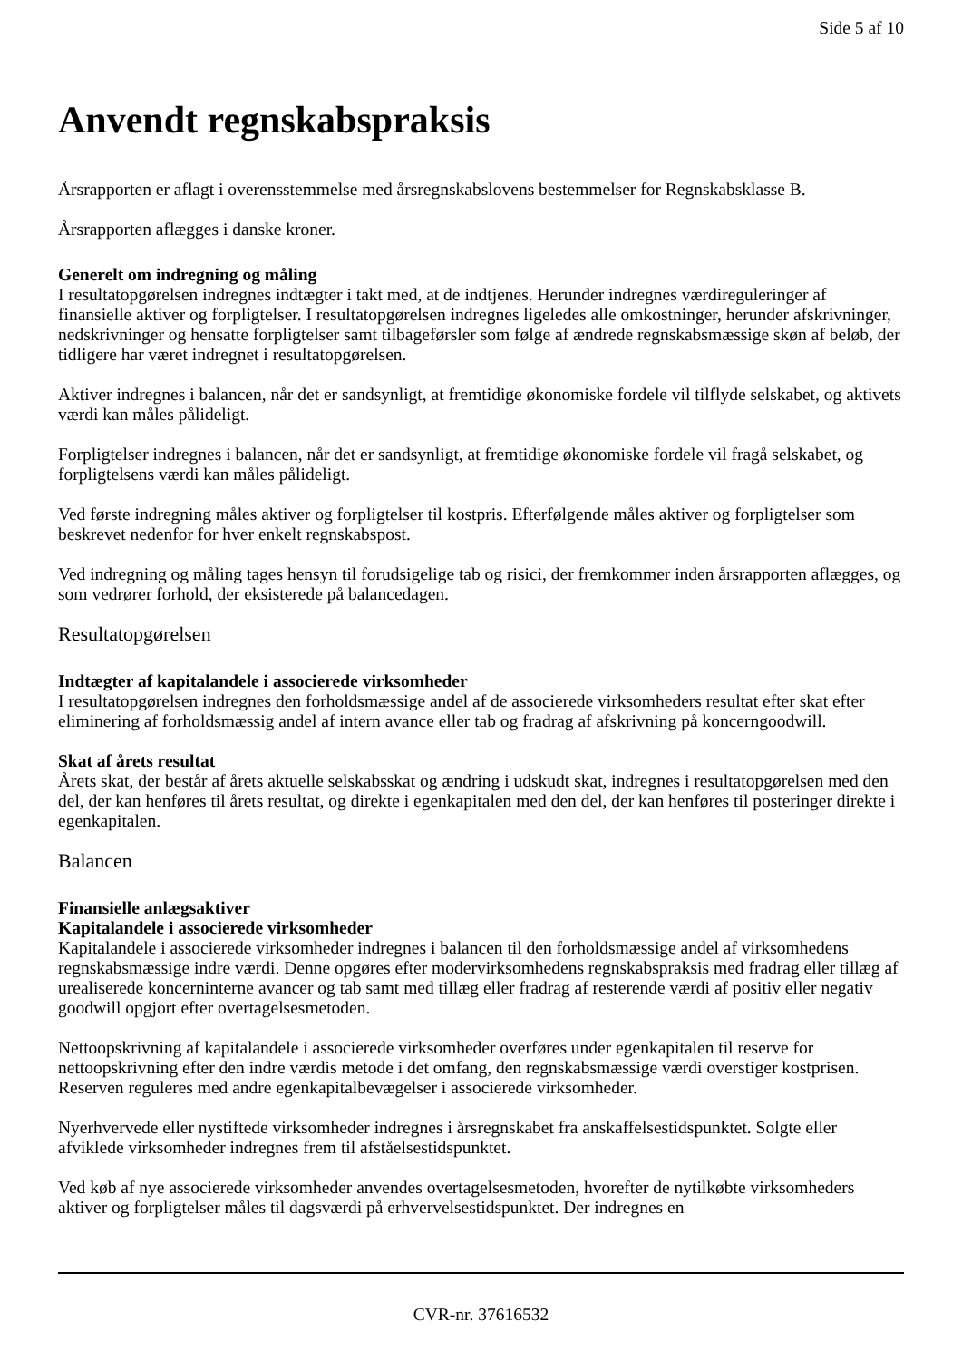Side 5 af 10
Anvendt regnskabspraksis
Årsrapporten er aflagt i overensstemmelse med årsregnskabslovens bestemmelser for Regnskabsklasse B.
Årsrapporten aflægges i danske kroner.
Generelt om indregning og måling
I resultatopgørelsen indregnes indtægter i takt med, at de indtjenes. Herunder indregnes værdireguleringer af finansielle aktiver og forpligtelser. I resultatopgørelsen indregnes ligeledes alle omkostninger, herunder afskrivninger, nedskrivninger og hensatte forpligtelser samt tilbageførsler som følge af ændrede regnskabsmæssige skøn af beløb, der tidligere har været indregnet i resultatopgørelsen.
Aktiver indregnes i balancen, når det er sandsynligt, at fremtidige økonomiske fordele vil tilflyde selskabet, og aktivets værdi kan måles pålideligt.
Forpligtelser indregnes i balancen, når det er sandsynligt, at fremtidige økonomiske fordele vil fragå selskabet, og forpligtelsens værdi kan måles pålideligt.
Ved første indregning måles aktiver og forpligtelser til kostpris. Efterfølgende måles aktiver og forpligtelser som beskrevet nedenfor for hver enkelt regnskabspost.
Ved indregning og måling tages hensyn til forudsigelige tab og risici, der fremkommer inden årsrapporten aflægges, og som vedrører forhold, der eksisterede på balancedagen.
Resultatopgørelsen
Indtægter af kapitalandele i associerede virksomheder
I resultatopgørelsen indregnes den forholdsmæssige andel af de associerede virksomheders resultat efter skat efter eliminering af forholdsmæssig andel af intern avance eller tab og fradrag af afskrivning på koncerngoodwill.
Skat af årets resultat
Årets skat, der består af årets aktuelle selskabsskat og ændring i udskudt skat, indregnes i resultatopgørelsen med den del, der kan henføres til årets resultat, og direkte i egenkapitalen med den del, der kan henføres til posteringer direkte i egenkapitalen.
Balancen
Finansielle anlægsaktiver
Kapitalandele i associerede virksomheder
Kapitalandele i associerede virksomheder indregnes i balancen til den forholdsmæssige andel af virksomhedens regnskabsmæssige indre værdi. Denne opgøres efter modervirksomhedens regnskabspraksis med fradrag eller tillæg af urealiserede koncerninterne avancer og tab samt med tillæg eller fradrag af resterende værdi af positiv eller negativ goodwill opgjort efter overtagelsesmetoden.
Nettoopskrivning af kapitalandele i associerede virksomheder overføres under egenkapitalen til reserve for nettoopskrivning efter den indre værdis metode i det omfang, den regnskabsmæssige værdi overstiger kostprisen. Reserven reguleres med andre egenkapitalbevægelser i associerede virksomheder.
Nyerhvervede eller nystiftede virksomheder indregnes i årsregnskabet fra anskaffelsestidspunktet. Solgte eller afviklede virksomheder indregnes frem til afståelsestidspunktet.
Ved køb af nye associerede virksomheder anvendes overtagelsesmetoden, hvorefter de nytilkøbte virksomheders aktiver og forpligtelser måles til dagsværdi på erhvervelsestidspunktet. Der indregnes en
CVR-nr. 37616532